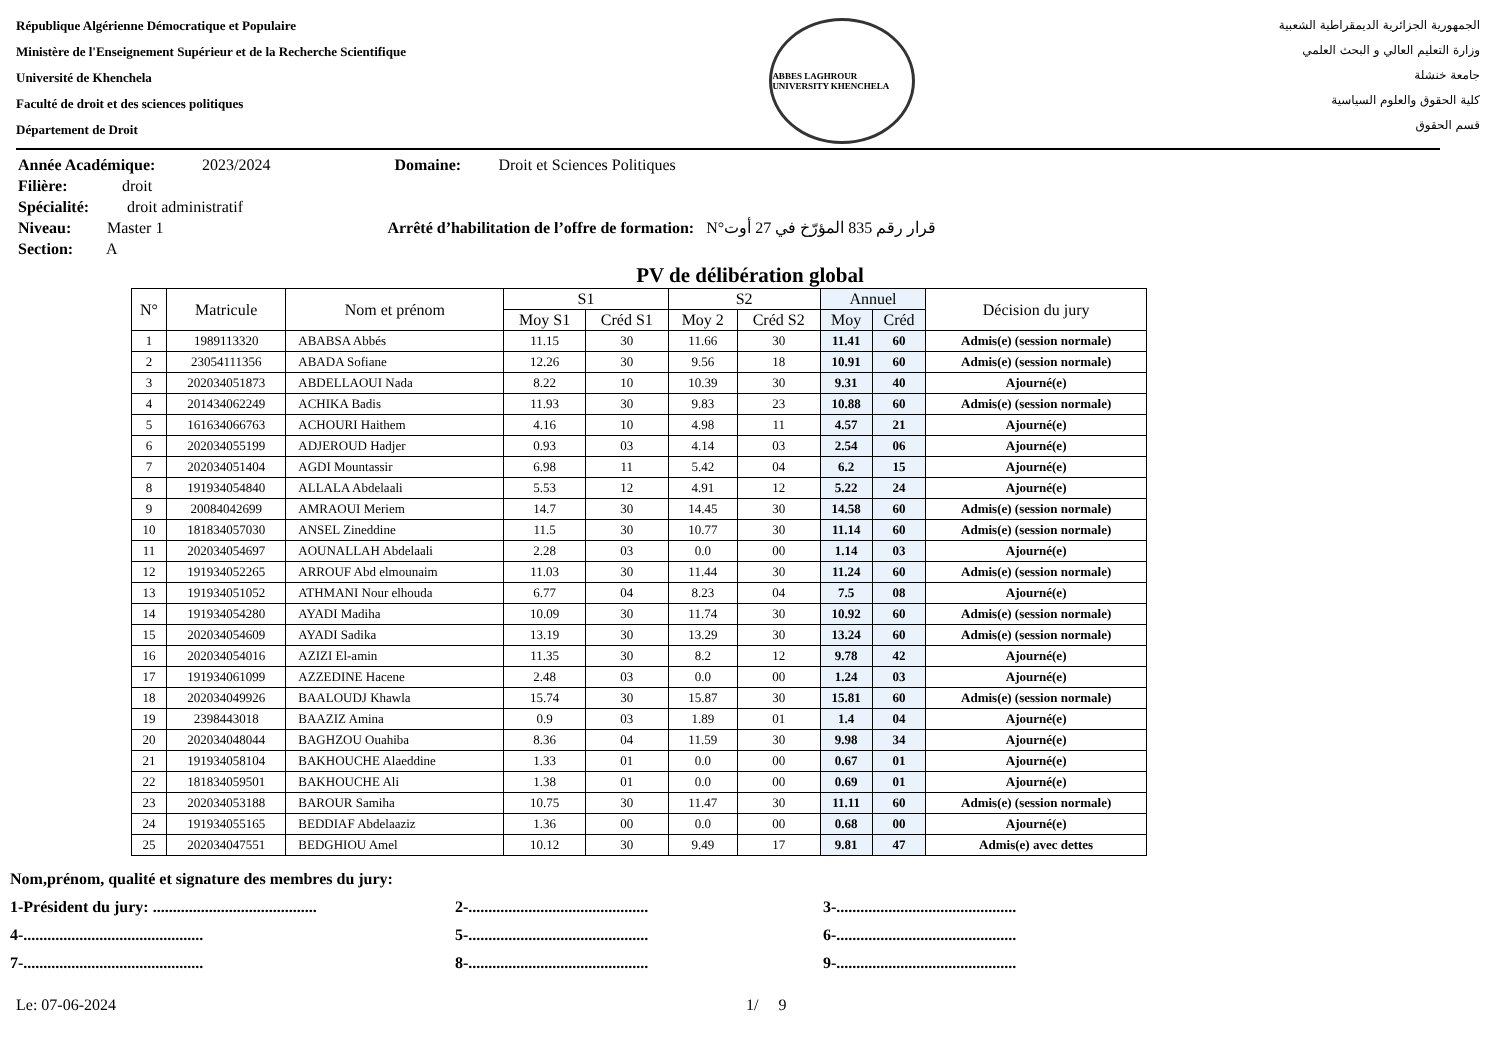République Algérienne Démocratique et Populaire
Ministère de l'Enseignement Supérieur et de la Recherche Scientifique
Université de Khenchela
Faculté de droit et des sciences politiques
Département de Droit
ABBES LAGHROUR UNIVERSITY KHENCHELA
الجمهورية الجزائرية الديمقراطية الشعبية
وزارة التعليم العالي و البحث العلمي
جامعة خنشلة
كلية الحقوق والعلوم السياسية
قسم الحقوق
Année Académique: 2023/2024 Domaine: Droit et Sciences Politiques
Filière: droit
Spécialité: droit administratif
Niveau: Master 1 Arrêté d’habilitation de l’offre de formation: N°قرار رقم 835 المؤرّخ في 27 أوت
Section: A
PV de délibération global
| N° | Matricule | Nom et prénom | S1 | | S2 | | Annuel | | Décision du jury |
| --- | --- | --- | --- | --- | --- | --- | --- | --- | --- |
| | | | Moy S1 | Créd S1 | Moy 2 | Créd S2 | Moy | Créd | |
| 1 | 1989113320 | ABABSA Abbés | 11.15 | 30 | 11.66 | 30 | 11.41 | 60 | Admis(e) (session normale) |
| 2 | 23054111356 | ABADA Sofiane | 12.26 | 30 | 9.56 | 18 | 10.91 | 60 | Admis(e) (session normale) |
| 3 | 202034051873 | ABDELLAOUI Nada | 8.22 | 10 | 10.39 | 30 | 9.31 | 40 | Ajourné(e) |
| 4 | 201434062249 | ACHIKA Badis | 11.93 | 30 | 9.83 | 23 | 10.88 | 60 | Admis(e) (session normale) |
| 5 | 161634066763 | ACHOURI Haithem | 4.16 | 10 | 4.98 | 11 | 4.57 | 21 | Ajourné(e) |
| 6 | 202034055199 | ADJEROUD Hadjer | 0.93 | 03 | 4.14 | 03 | 2.54 | 06 | Ajourné(e) |
| 7 | 202034051404 | AGDI Mountassir | 6.98 | 11 | 5.42 | 04 | 6.2 | 15 | Ajourné(e) |
| 8 | 191934054840 | ALLALA Abdelaali | 5.53 | 12 | 4.91 | 12 | 5.22 | 24 | Ajourné(e) |
| 9 | 20084042699 | AMRAOUI Meriem | 14.7 | 30 | 14.45 | 30 | 14.58 | 60 | Admis(e) (session normale) |
| 10 | 181834057030 | ANSEL Zineddine | 11.5 | 30 | 10.77 | 30 | 11.14 | 60 | Admis(e) (session normale) |
| 11 | 202034054697 | AOUNALLAH Abdelaali | 2.28 | 03 | 0.0 | 00 | 1.14 | 03 | Ajourné(e) |
| 12 | 191934052265 | ARROUF Abd elmounaim | 11.03 | 30 | 11.44 | 30 | 11.24 | 60 | Admis(e) (session normale) |
| 13 | 191934051052 | ATHMANI Nour elhouda | 6.77 | 04 | 8.23 | 04 | 7.5 | 08 | Ajourné(e) |
| 14 | 191934054280 | AYADI Madiha | 10.09 | 30 | 11.74 | 30 | 10.92 | 60 | Admis(e) (session normale) |
| 15 | 202034054609 | AYADI Sadika | 13.19 | 30 | 13.29 | 30 | 13.24 | 60 | Admis(e) (session normale) |
| 16 | 202034054016 | AZIZI El-amin | 11.35 | 30 | 8.2 | 12 | 9.78 | 42 | Ajourné(e) |
| 17 | 191934061099 | AZZEDINE Hacene | 2.48 | 03 | 0.0 | 00 | 1.24 | 03 | Ajourné(e) |
| 18 | 202034049926 | BAALOUDJ Khawla | 15.74 | 30 | 15.87 | 30 | 15.81 | 60 | Admis(e) (session normale) |
| 19 | 2398443018 | BAAZIZ Amina | 0.9 | 03 | 1.89 | 01 | 1.4 | 04 | Ajourné(e) |
| 20 | 202034048044 | BAGHZOU Ouahiba | 8.36 | 04 | 11.59 | 30 | 9.98 | 34 | Ajourné(e) |
| 21 | 191934058104 | BAKHOUCHE Alaeddine | 1.33 | 01 | 0.0 | 00 | 0.67 | 01 | Ajourné(e) |
| 22 | 181834059501 | BAKHOUCHE Ali | 1.38 | 01 | 0.0 | 00 | 0.69 | 01 | Ajourné(e) |
| 23 | 202034053188 | BAROUR Samiha | 10.75 | 30 | 11.47 | 30 | 11.11 | 60 | Admis(e) (session normale) |
| 24 | 191934055165 | BEDDIAF Abdelaaziz | 1.36 | 00 | 0.0 | 00 | 0.68 | 00 | Ajourné(e) |
| 25 | 202034047551 | BEDGHIOU Amel | 10.12 | 30 | 9.49 | 17 | 9.81 | 47 | Admis(e) avec dettes |
Nom,prénom, qualité et signature des membres du jury:
1-Président du jury: ......................................... 2-............................................. 3-.............................................
4-............................................. 5-............................................. 6-.............................................
7-............................................. 8-............................................. 9-.............................................
Le: 07-06-2024 1/ 9